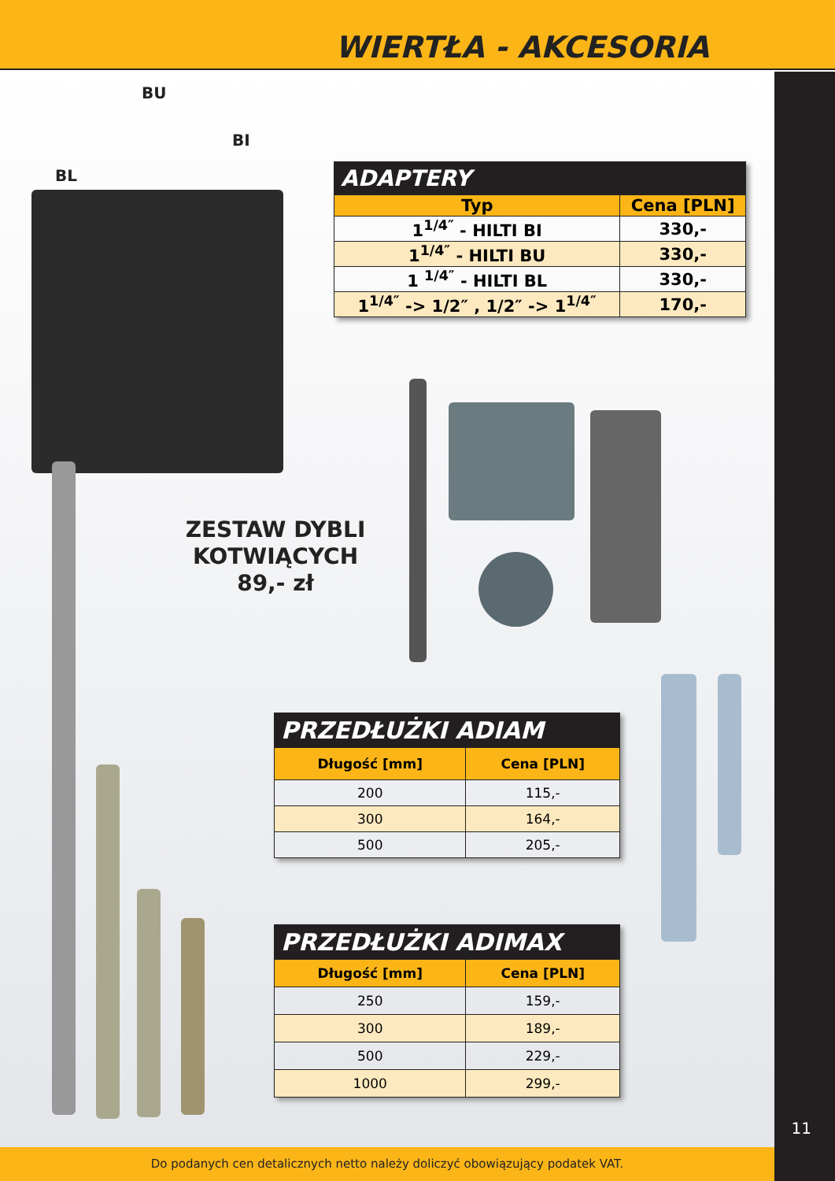WIERTŁA - AKCESORIA
BU
BI
BL
| ADAPTERY | |
| Typ | Cena [PLN] |
| 1<sup>1/4″</sup> - HILTI BI | 330,- |
| 1<sup>1/4″</sup> - HILTI BU | 330,- |
| 1 <sup>1/4″</sup> - HILTI BL | 330,- |
| 1<sup>1/4″</sup> -> 1/2″ , 1/2″ -> 1<sup>1/4″</sup> | 170,- |
ZESTAW DYBLI
KOTWIĄCYCH
89,- zł
| PRZEDŁUŻKI ADIAM | |
| Długość [mm] | Cena [PLN] |
| 200 | 115,- |
| 300 | 164,- |
| 500 | 205,- |
| PRZEDŁUŻKI ADIMAX | |
| Długość [mm] | Cena [PLN] |
| 250 | 159,- |
| 300 | 189,- |
| 500 | 229,- |
| 1000 | 299,- |
11
Do podanych cen detalicznych netto należy doliczyć obowiązujący podatek VAT.